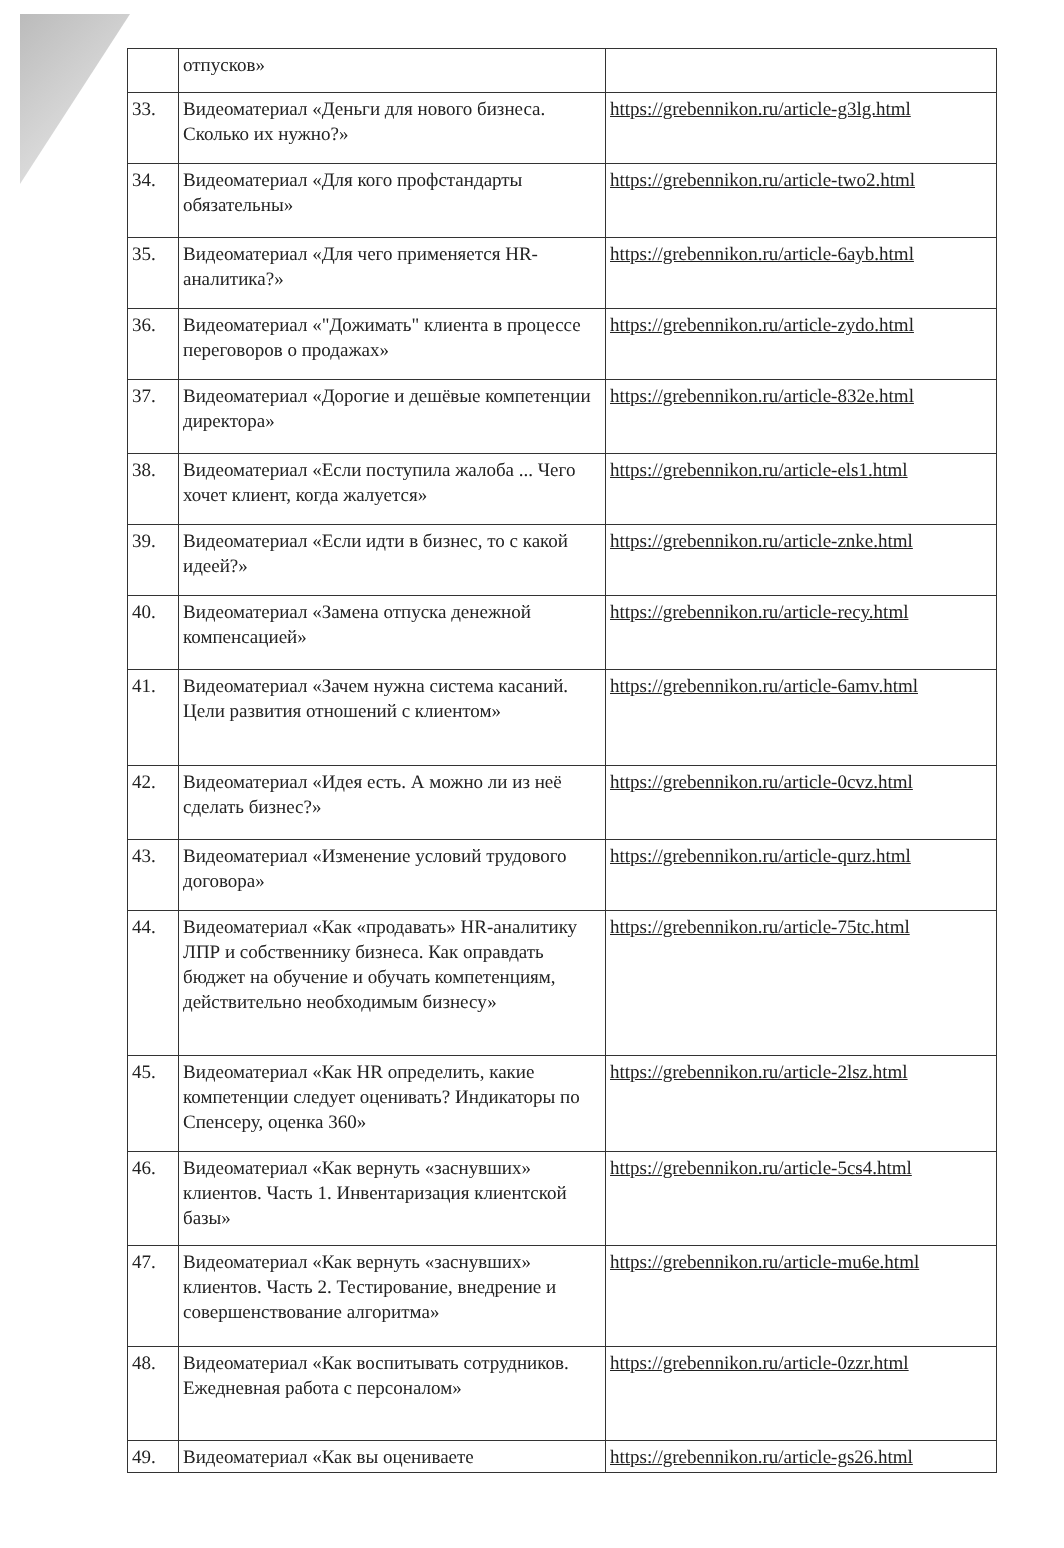| | отпусков» | |
| 33. | Видеоматериал «Деньги для нового бизнеса. Сколько их нужно?» | https://grebennikon.ru/article-g3lg.html |
| 34. | Видеоматериал «Для кого профстандарты обязательны» | https://grebennikon.ru/article-two2.html |
| 35. | Видеоматериал «Для чего применяется HR-аналитика?» | https://grebennikon.ru/article-6ayb.html |
| 36. | Видеоматериал «"Дожимать" клиента в процессе переговоров о продажах» | https://grebennikon.ru/article-zydo.html |
| 37. | Видеоматериал «Дорогие и дешёвые компетенции директора» | https://grebennikon.ru/article-832e.html |
| 38. | Видеоматериал «Если поступила жалоба ... Чего хочет клиент, когда жалуется» | https://grebennikon.ru/article-els1.html |
| 39. | Видеоматериал «Если идти в бизнес, то с какой идеей?» | https://grebennikon.ru/article-znke.html |
| 40. | Видеоматериал «Замена отпуска денежной компенсацией» | https://grebennikon.ru/article-recy.html |
| 41. | Видеоматериал «Зачем нужна система касаний. Цели развития отношений с клиентом» | https://grebennikon.ru/article-6amv.html |
| 42. | Видеоматериал «Идея есть. А можно ли из неё сделать бизнес?» | https://grebennikon.ru/article-0cvz.html |
| 43. | Видеоматериал «Изменение условий трудового договора» | https://grebennikon.ru/article-qurz.html |
| 44. | Видеоматериал «Как «продавать» HR-аналитику ЛПР и собственнику бизнеса. Как оправдать бюджет на обучение и обучать компетенциям, действительно необходимым бизнесу» | https://grebennikon.ru/article-75tc.html |
| 45. | Видеоматериал «Как HR определить, какие компетенции следует оценивать? Индикаторы по Спенсеру, оценка 360» | https://grebennikon.ru/article-2lsz.html |
| 46. | Видеоматериал «Как вернуть «заснувших» клиентов. Часть 1. Инвентаризация клиентской базы» | https://grebennikon.ru/article-5cs4.html |
| 47. | Видеоматериал «Как вернуть «заснувших» клиентов. Часть 2. Тестирование, внедрение и совершенствование алгоритма» | https://grebennikon.ru/article-mu6e.html |
| 48. | Видеоматериал «Как воспитывать сотрудников. Ежедневная работа с персоналом» | https://grebennikon.ru/article-0zzr.html |
| 49. | Видеоматериал «Как вы оцениваете | https://grebennikon.ru/article-gs26.html |